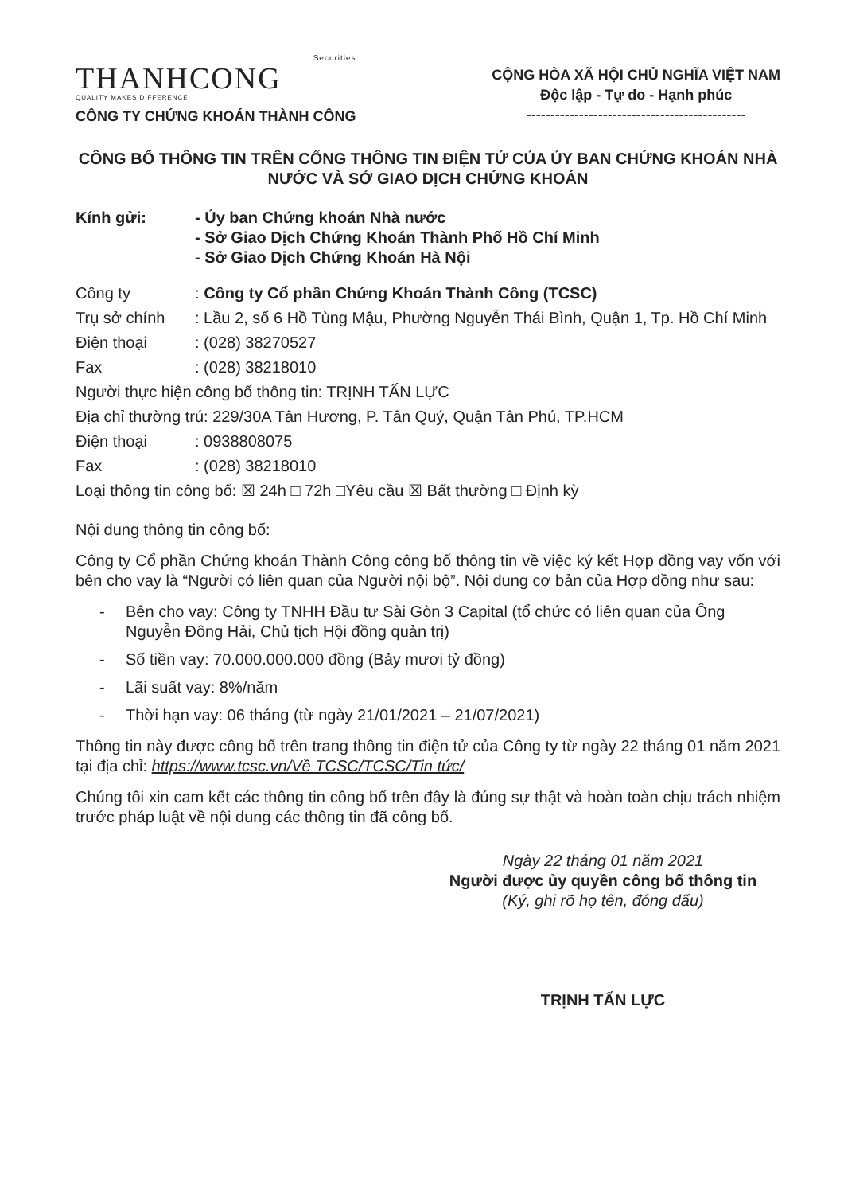Securities
THANHCONG
QUALITY MAKES DIFFERENCE
CÔNG TY CHỨNG KHOÁN THÀNH CÔNG
CỘNG HÒA XÃ HỘI CHỦ NGHĨA VIỆT NAM
Độc lập - Tự do - Hạnh phúc
----------------------------------------------
CÔNG BỐ THÔNG TIN TRÊN CỔNG THÔNG TIN ĐIỆN TỬ CỦA ỦY BAN CHỨNG KHOÁN NHÀ NƯỚC VÀ SỞ GIAO DỊCH CHỨNG KHOÁN
Kính gửi: - Ủy ban Chứng khoán Nhà nước
- Sở Giao Dịch Chứng Khoán Thành Phố Hồ Chí Minh
- Sở Giao Dịch Chứng Khoán Hà Nội
Công ty : Công ty Cổ phần Chứng Khoán Thành Công (TCSC)
Trụ sở chính : Lầu 2, số 6 Hồ Tùng Mậu, Phường Nguyễn Thái Bình, Quận 1, Tp. Hồ Chí Minh
Điện thoại : (028) 38270527
Fax : (028) 38218010
Người thực hiện công bố thông tin: TRỊNH TẤN LỰC
Địa chỉ thường trú: 229/30A Tân Hương, P. Tân Quý, Quận Tân Phú, TP.HCM
Điện thoại : 0938808075
Fax : (028) 38218010
Loại thông tin công bố: ☒ 24h □ 72h □Yêu cầu ☒ Bất thường □ Định kỳ
Nội dung thông tin công bố:
Công ty Cổ phần Chứng khoán Thành Công công bố thông tin về việc ký kết Hợp đồng vay vốn với bên cho vay là “Người có liên quan của Người nội bộ”. Nội dung cơ bản của Hợp đồng như sau:
- Bên cho vay: Công ty TNHH Đầu tư Sài Gòn 3 Capital (tổ chức có liên quan của Ông Nguyễn Đông Hải, Chủ tịch Hội đồng quản trị)
- Số tiền vay: 70.000.000.000 đồng (Bảy mươi tỷ đồng)
- Lãi suất vay: 8%/năm
- Thời hạn vay: 06 tháng (từ ngày 21/01/2021 – 21/07/2021)
Thông tin này được công bố trên trang thông tin điện tử của Công ty từ ngày 22 tháng 01 năm 2021 tại địa chỉ: https://www.tcsc.vn/Về TCSC/TCSC/Tin tức/
Chúng tôi xin cam kết các thông tin công bố trên đây là đúng sự thật và hoàn toàn chịu trách nhiệm trước pháp luật về nội dung các thông tin đã công bố.
Ngày 22 tháng 01 năm 2021
Người được ủy quyền công bố thông tin
(Ký, ghi rõ họ tên, đóng dấu)
TRỊNH TẤN LỰC